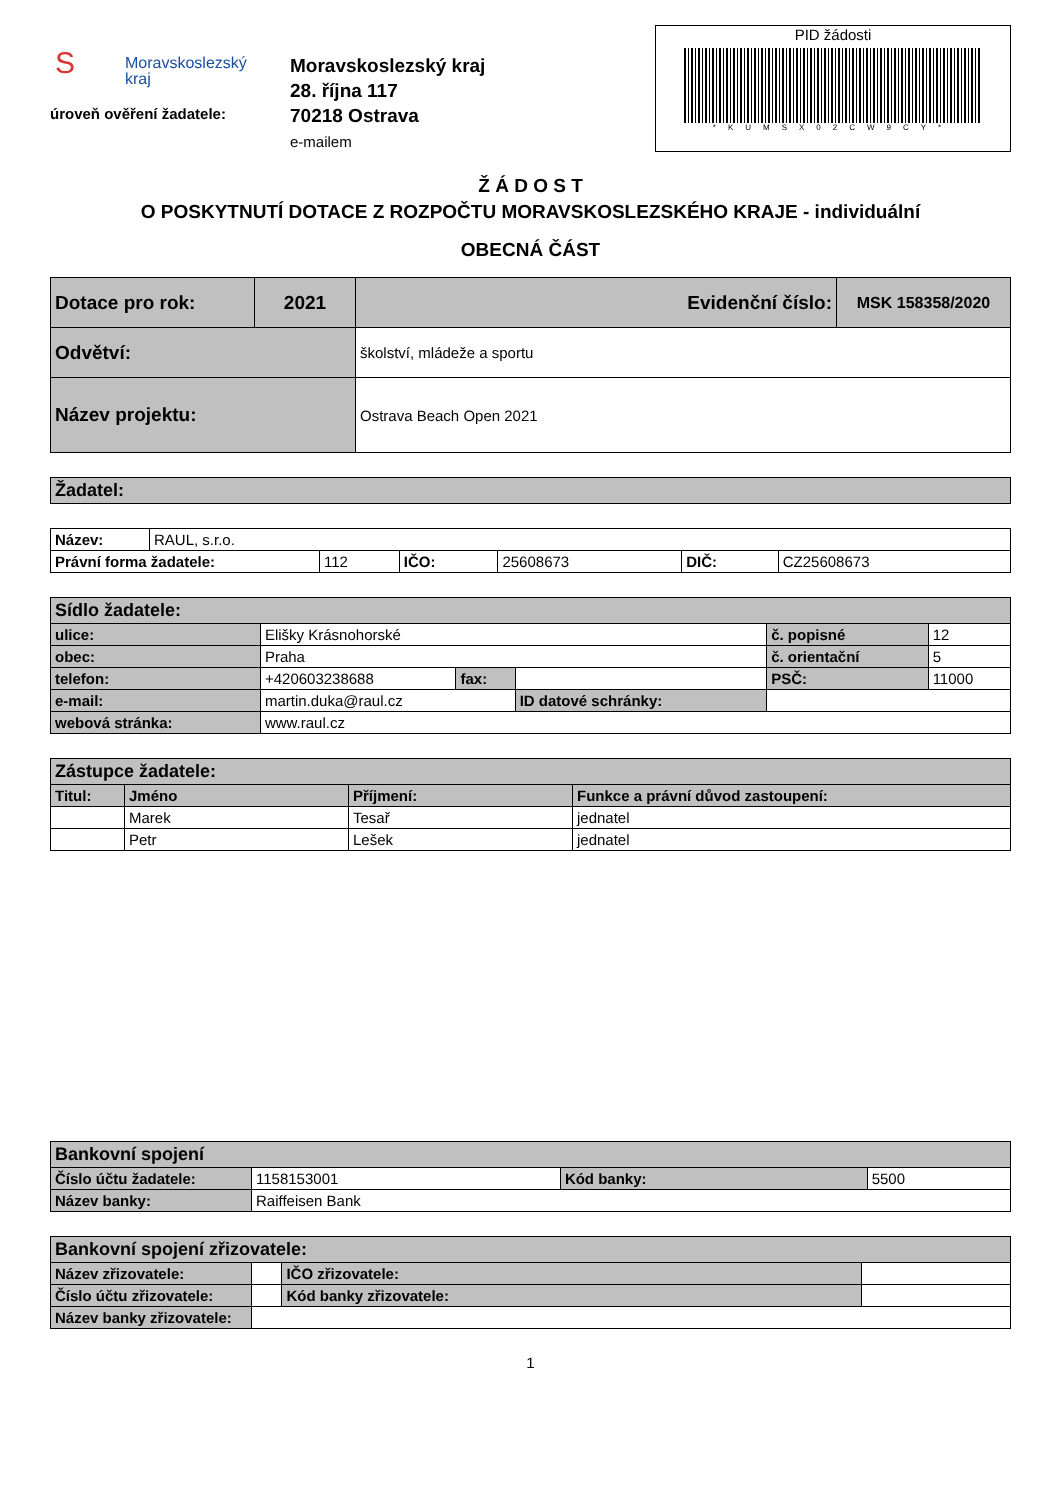SMoravskoslezský
kraj
úroveň ověření žadatele:
Moravskoslezský kraj
28. října 117
70218 Ostrava
e-mailem
PID žádosti
*KUMSX02CW9CY*
Ž Á D O S T
O POSKYTNUTÍ DOTACE Z ROZPOČTU MORAVSKOSLEZSKÉHO KRAJE - individuální
OBECNÁ ČÁST
| Dotace pro rok: | 2021 | Evidenční číslo: | MSK 158358/2020 |
| Odvětví: | | školství, mládeže a sportu | |
| Název projektu: | | Ostrava Beach Open 2021 | |
| Žadatel: |
| Název: | RAUL, s.r.o. | | | | | |
| Právní forma žadatele: | | 112 | IČO: | 25608673 | DIČ: | CZ25608673 |
| Sídlo žadatele: | | | | | |
| ulice: | Elišky Krásnohorské | | | č. popisné | 12 |
| obec: | Praha | | | č. orientační | 5 |
| telefon: | +420603238688 | fax: | | PSČ: | 11000 |
| e-mail: | martin.duka@raul.cz | | ID datové schránky: | | |
| webová stránka: | www.raul.cz | | | | |
| Zástupce žadatele: | | | |
| Titul: | Jméno | Příjmení: | Funkce a právní důvod zastoupení: |
| | Marek | Tesař | jednatel |
| | Petr | Lešek | jednatel |
| Bankovní spojení | | | |
| Číslo účtu žadatele: | 1158153001 | Kód banky: | 5500 |
| Název banky: | Raiffeisen Bank | | |
| Bankovní spojení zřizovatele: | | | |
| Název zřizovatele: | | IČO zřizovatele: | |
| Číslo účtu zřizovatele: | | Kód banky zřizovatele: | |
| Název banky zřizovatele: | | | |
1